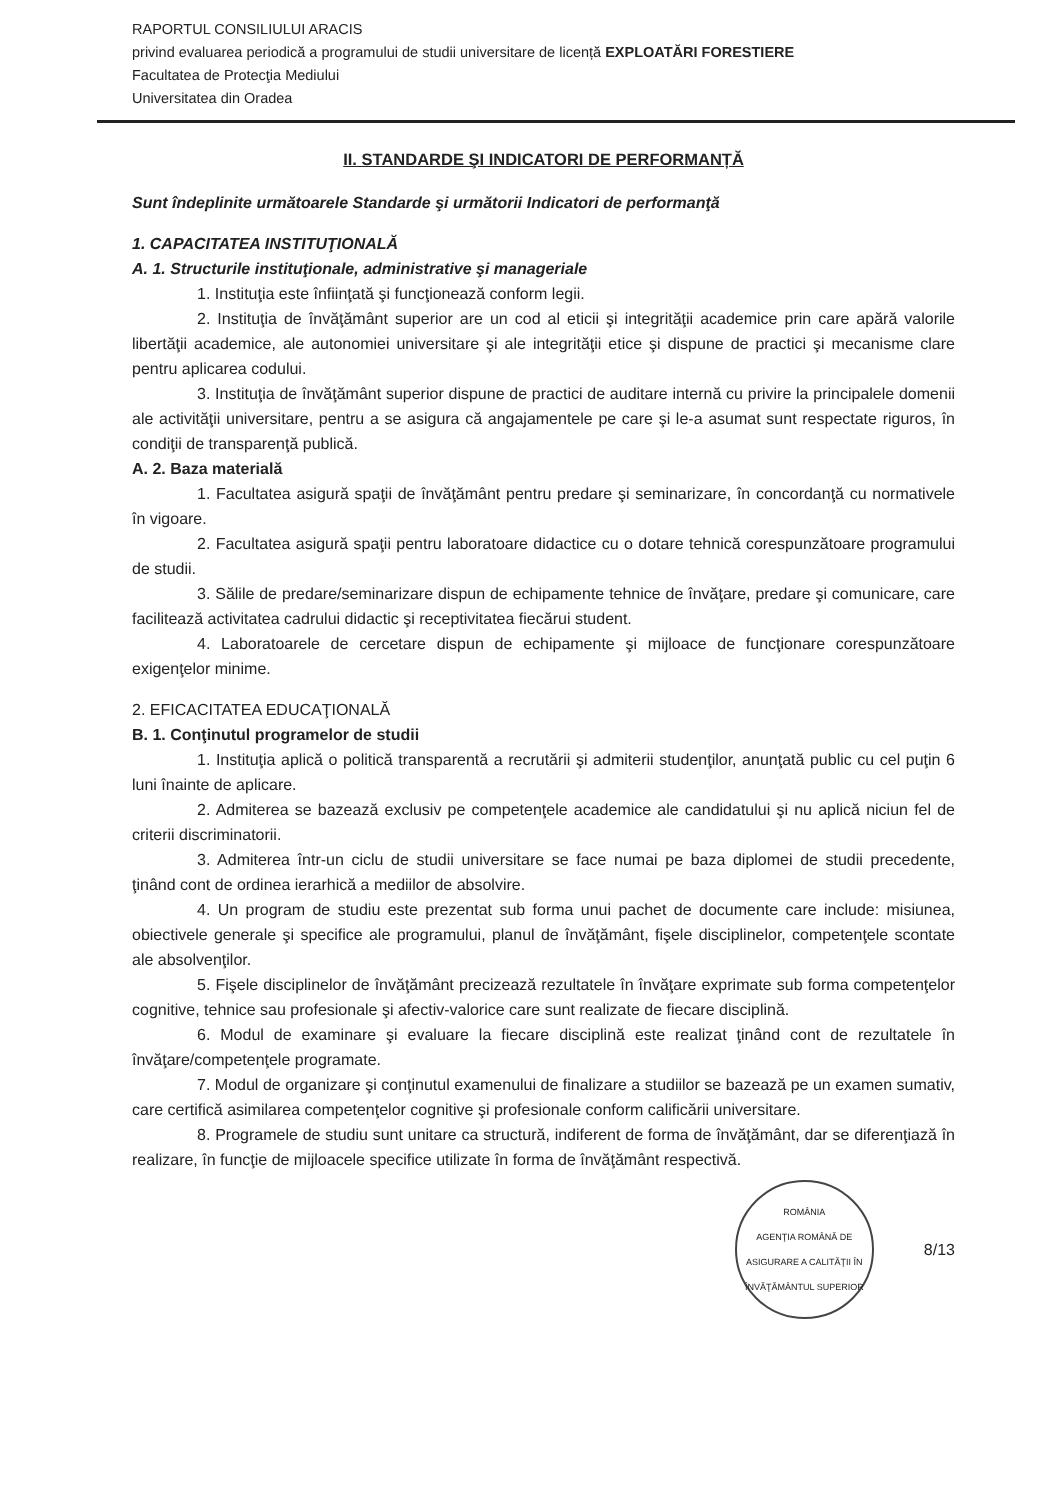RAPORTUL CONSILIULUI ARACIS
privind evaluarea periodică a programului de studii universitare de licență EXPLOATĂRI FORESTIERE
Facultatea de Protecţia Mediului
Universitatea din Oradea
II. STANDARDE ŞI INDICATORI DE PERFORMANȚĂ
Sunt îndeplinite următoarele Standarde şi următorii Indicatori de performanţă
1. CAPACITATEA INSTITUŢIONALĂ
A. 1. Structurile instituţionale, administrative şi manageriale
1. Instituţia este înfiinţată şi funcţionează conform legii.
2. Instituţia de învăţământ superior are un cod al eticii şi integrităţii academice prin care apără valorile libertăţii academice, ale autonomiei universitare şi ale integrităţii etice şi dispune de practici şi mecanisme clare pentru aplicarea codului.
3. Instituţia de învăţământ superior dispune de practici de auditare internă cu privire la principalele domenii ale activităţii universitare, pentru a se asigura că angajamentele pe care şi le-a asumat sunt respectate riguros, în condiţii de transparenţă publică.
A. 2. Baza materială
1. Facultatea asigură spaţii de învăţământ pentru predare şi seminarizare, în concordanţă cu normativele în vigoare.
2. Facultatea asigură spaţii pentru laboratoare didactice cu o dotare tehnică corespunzătoare programului de studii.
3. Sălile de predare/seminarizare dispun de echipamente tehnice de învăţare, predare şi comunicare, care facilitează activitatea cadrului didactic şi receptivitatea fiecărui student.
4. Laboratoarele de cercetare dispun de echipamente şi mijloace de funcţionare corespunzătoare exigenţelor minime.
2. EFICACITATEA EDUCAŢIONALĂ
B. 1. Conţinutul programelor de studii
1. Instituţia aplică o politică transparentă a recrutării şi admiterii studenţilor, anunţată public cu cel puţin 6 luni înainte de aplicare.
2. Admiterea se bazează exclusiv pe competenţele academice ale candidatului şi nu aplică niciun fel de criterii discriminatorii.
3. Admiterea într-un ciclu de studii universitare se face numai pe baza diplomei de studii precedente, ţinând cont de ordinea ierarhică a mediilor de absolvire.
4. Un program de studiu este prezentat sub forma unui pachet de documente care include: misiunea, obiectivele generale şi specifice ale programului, planul de învăţământ, fişele disciplinelor, competenţele scontate ale absolvenţilor.
5. Fişele disciplinelor de învăţământ precizează rezultatele în învăţare exprimate sub forma competenţelor cognitive, tehnice sau profesionale şi afectiv-valorice care sunt realizate de fiecare disciplină.
6. Modul de examinare şi evaluare la fiecare disciplină este realizat ţinând cont de rezultatele în învăţare/competenţele programate.
7. Modul de organizare şi conţinutul examenului de finalizare a studiilor se bazează pe un examen sumativ, care certifică asimilarea competenţelor cognitive şi profesionale conform calificării universitare.
8. Programele de studiu sunt unitare ca structură, indiferent de forma de învăţământ, dar se diferenţiază în realizare, în funcţie de mijloacele specifice utilizate în forma de învăţământ respectivă.
ROMÂNIA
AGENŢIA ROMÂNĂ DE ASIGURARE A CALITĂŢII ÎN ÎNVĂŢĂMÂNTUL SUPERIOR
8/13